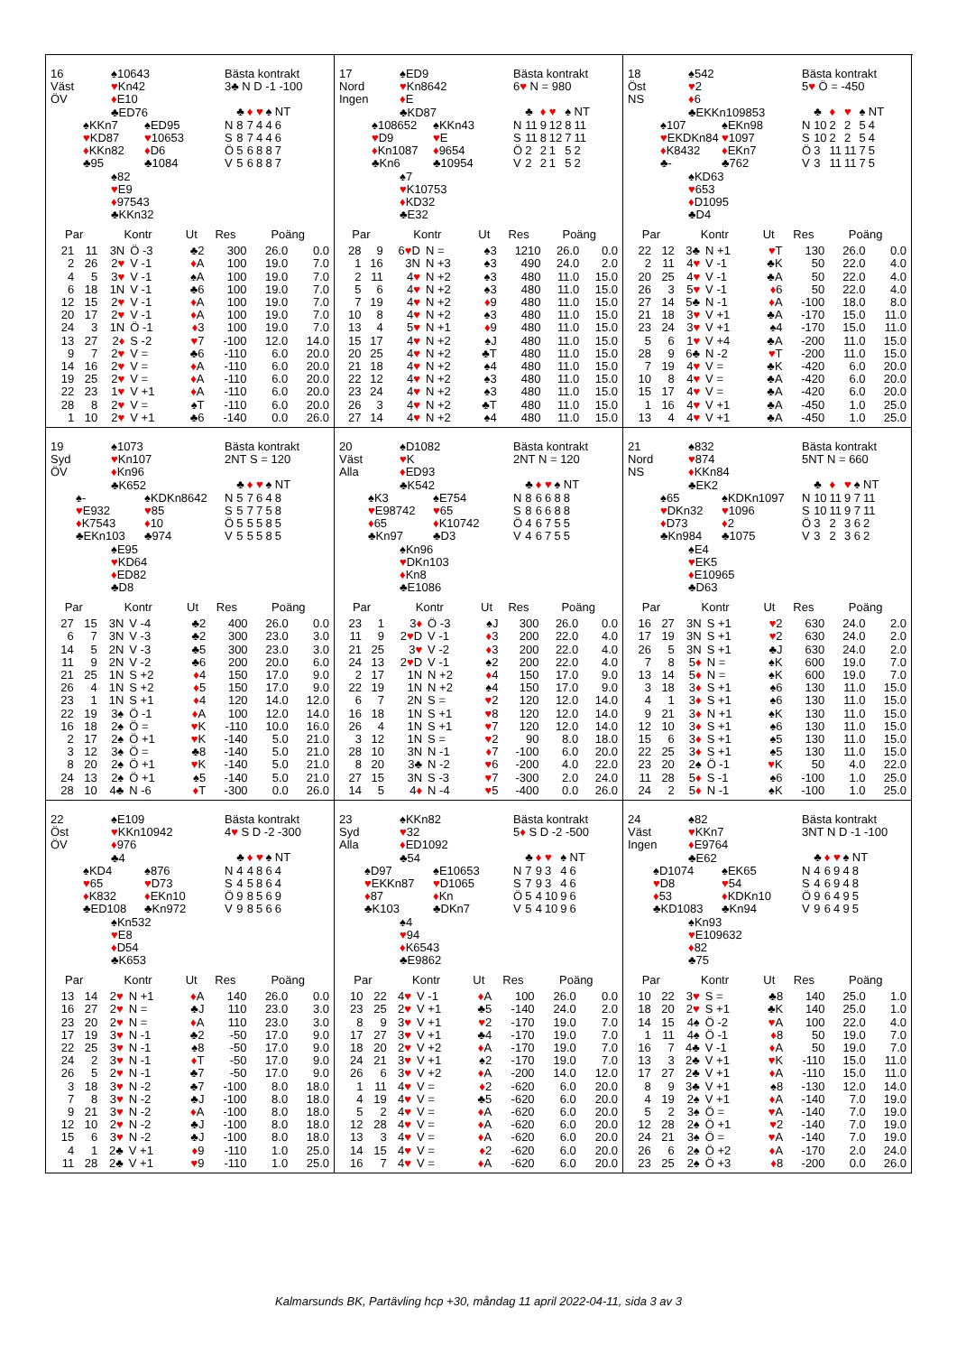16
Väst
ÖV
♠10643
♥Kn42
♦E10
♣ED76
♠KKn7
♥KD87
♦KKn82
♣95
♠ED95
♥10653
♦D6
♣1084
♠82
♥E9
♦97543
♣KKn32
Bästa kontrakt
3♣ N D -1 -100
| | ♣ | ♦ | ♥ | ♠ | NT |
| N | 8 | 7 | 4 | 4 | 6 |
| S | 8 | 7 | 4 | 4 | 6 |
| Ö | 5 | 6 | 8 | 8 | 7 |
| V | 5 | 6 | 8 | 8 | 7 |
| Par | | Kontr | | Ut | Res | Poäng | |
| --- | --- | --- | --- | --- | --- | --- | --- |
| 21 | 11 | 3N | Ö -3 | ♣2 | 300 | 26.0 | 0.0 |
| 2 | 26 | 2 ♥ | V -1 | ♦ A | 100 | 19.0 | 7.0 |
| 4 | 5 | 3 ♥ | V -1 | ♠A | 100 | 19.0 | 7.0 |
| 6 | 18 | 1N | V -1 | ♣6 | 100 | 19.0 | 7.0 |
| 12 | 15 | 2 ♥ | V -1 | ♦ A | 100 | 19.0 | 7.0 |
| 20 | 17 | 2 ♥ | V -1 | ♦ A | 100 | 19.0 | 7.0 |
| 24 | 3 | 1N | Ö -1 | ♦ 3 | 100 | 19.0 | 7.0 |
| 13 | 27 | 2 ♦ | S -2 | ♥ 7 | -100 | 12.0 | 14.0 |
| 9 | 7 | 2 ♥ | V = | ♣6 | -110 | 6.0 | 20.0 |
| 14 | 16 | 2 ♥ | V = | ♦ A | -110 | 6.0 | 20.0 |
| 19 | 25 | 2 ♥ | V = | ♦ A | -110 | 6.0 | 20.0 |
| 22 | 23 | 1 ♥ | V +1 | ♦ A | -110 | 6.0 | 20.0 |
| 28 | 8 | 2 ♥ | V = | ♠T | -110 | 6.0 | 20.0 |
| 1 | 10 | 2 ♥ | V +1 | ♣6 | -140 | 0.0 | 26.0 |
17
Nord
Ingen
♠ED9
♥Kn8642
♦E
♣KD87
♠108652
♥D9
♦Kn1087
♣Kn6
♠KKn43
♥E
♦9654
♣10954
♠7
♥K10753
♦KD32
♣E32
Bästa kontrakt
6♥ N = 980
| | ♣ | ♦ | ♥ | ♠ | NT |
| N | 11 | 9 | 12 | 8 | 11 |
| S | 11 | 8 | 12 | 7 | 11 |
| Ö | 2 | 2 | 1 | 5 | 2 |
| V | 2 | 2 | 1 | 5 | 2 |
| Par | | Kontr | | Ut | Res | Poäng | |
| --- | --- | --- | --- | --- | --- | --- | --- |
| 28 | 9 | 6 ♥ D | N = | ♠3 | 1210 | 26.0 | 0.0 |
| 1 | 16 | 3N | N +3 | ♠3 | 490 | 24.0 | 2.0 |
| 2 | 11 | 4 ♥ | N +2 | ♠3 | 480 | 11.0 | 15.0 |
| 5 | 6 | 4 ♥ | N +2 | ♠3 | 480 | 11.0 | 15.0 |
| 7 | 19 | 4 ♥ | N +2 | ♦ 9 | 480 | 11.0 | 15.0 |
| 10 | 8 | 4 ♥ | N +2 | ♠3 | 480 | 11.0 | 15.0 |
| 13 | 4 | 5 ♥ | N +1 | ♦ 9 | 480 | 11.0 | 15.0 |
| 15 | 17 | 4 ♥ | N +2 | ♠J | 480 | 11.0 | 15.0 |
| 20 | 25 | 4 ♥ | N +2 | ♣T | 480 | 11.0 | 15.0 |
| 21 | 18 | 4 ♥ | N +2 | ♠4 | 480 | 11.0 | 15.0 |
| 22 | 12 | 4 ♥ | N +2 | ♠3 | 480 | 11.0 | 15.0 |
| 23 | 24 | 4 ♥ | N +2 | ♠3 | 480 | 11.0 | 15.0 |
| 26 | 3 | 4 ♥ | N +2 | ♣T | 480 | 11.0 | 15.0 |
| 27 | 14 | 4 ♥ | N +2 | ♠4 | 480 | 11.0 | 15.0 |
18
Öst
NS
♠542
♥2
♦6
♣EKKn109853
♠107
♥EKDKn84
♦K8432
♣-
♠EKn98
♥1097
♦EKn7
♣762
♠KD63
♥653
♦D1095
♣D4
Bästa kontrakt
5♥ Ö = -450
| | ♣ | ♦ | ♥ | ♠ | NT |
| N | 10 | 2 | 2 | 5 | 4 |
| S | 10 | 2 | 2 | 5 | 4 |
| Ö | 3 | 11 | 11 | 7 | 5 |
| V | 3 | 11 | 11 | 7 | 5 |
| Par | | Kontr | | Ut | Res | Poäng | |
| --- | --- | --- | --- | --- | --- | --- | --- |
| 22 | 12 | 3♣ | N +1 | ♥ T | 130 | 26.0 | 0.0 |
| 2 | 11 | 4 ♥ | V -1 | ♣K | 50 | 22.0 | 4.0 |
| 20 | 25 | 4 ♥ | V -1 | ♣A | 50 | 22.0 | 4.0 |
| 26 | 3 | 5 ♥ | V -1 | ♦ 6 | 50 | 22.0 | 4.0 |
| 27 | 14 | 5♣ | N -1 | ♦ A | -100 | 18.0 | 8.0 |
| 21 | 18 | 3 ♥ | V +1 | ♣A | -170 | 15.0 | 11.0 |
| 23 | 24 | 3 ♥ | V +1 | ♠4 | -170 | 15.0 | 11.0 |
| 5 | 6 | 1 ♥ | V +4 | ♣A | -200 | 11.0 | 15.0 |
| 28 | 9 | 6♣ | N -2 | ♥ T | -200 | 11.0 | 15.0 |
| 7 | 19 | 4 ♥ | V = | ♣K | -420 | 6.0 | 20.0 |
| 10 | 8 | 4 ♥ | V = | ♣A | -420 | 6.0 | 20.0 |
| 15 | 17 | 4 ♥ | V = | ♣A | -420 | 6.0 | 20.0 |
| 1 | 16 | 4 ♥ | V +1 | ♣A | -450 | 1.0 | 25.0 |
| 13 | 4 | 4 ♥ | V +1 | ♣A | -450 | 1.0 | 25.0 |
19
Syd
ÖV
♠1073
♥Kn107
♦Kn96
♣K652
♠-
♥E932
♦K7543
♣EKn103
♠KDKn8642
♥85
♦10
♣974
♠E95
♥KD64
♦ED82
♣D8
Bästa kontrakt
2NT S = 120
| | ♣ | ♦ | ♥ | ♠ | NT |
| N | 5 | 7 | 6 | 4 | 8 |
| S | 5 | 7 | 7 | 5 | 8 |
| Ö | 5 | 5 | 5 | 8 | 5 |
| V | 5 | 5 | 5 | 8 | 5 |
| Par | | Kontr | | Ut | Res | Poäng | |
| --- | --- | --- | --- | --- | --- | --- | --- |
| 27 | 15 | 3N | V -4 | ♣2 | 400 | 26.0 | 0.0 |
| 6 | 7 | 3N | V -3 | ♣2 | 300 | 23.0 | 3.0 |
| 14 | 5 | 2N | V -3 | ♣5 | 300 | 23.0 | 3.0 |
| 11 | 9 | 2N | V -2 | ♣6 | 200 | 20.0 | 6.0 |
| 21 | 25 | 1N | S +2 | ♦ 4 | 150 | 17.0 | 9.0 |
| 26 | 4 | 1N | S +2 | ♦ 5 | 150 | 17.0 | 9.0 |
| 23 | 1 | 1N | S +1 | ♦ 4 | 120 | 14.0 | 12.0 |
| 22 | 19 | 3♠ | Ö -1 | ♦ A | 100 | 12.0 | 14.0 |
| 16 | 18 | 2♠ | Ö = | ♥ K | -110 | 10.0 | 16.0 |
| 2 | 17 | 2♠ | Ö +1 | ♥ K | -140 | 5.0 | 21.0 |
| 3 | 12 | 3♠ | Ö = | ♣8 | -140 | 5.0 | 21.0 |
| 8 | 20 | 2♠ | Ö +1 | ♥ K | -140 | 5.0 | 21.0 |
| 24 | 13 | 2♠ | Ö +1 | ♠5 | -140 | 5.0 | 21.0 |
| 28 | 10 | 4♣ | N -6 | ♦ T | -300 | 0.0 | 26.0 |
20
Väst
Alla
♠D1082
♥K
♦ED93
♣K542
♠K3
♥E98742
♦65
♣Kn97
♠E754
♥65
♦K10742
♣D3
♠Kn96
♥DKn103
♦Kn8
♣E1086
Bästa kontrakt
2NT N = 120
| | ♣ | ♦ | ♥ | ♠ | NT |
| N | 8 | 6 | 6 | 8 | 8 |
| S | 8 | 6 | 6 | 8 | 8 |
| Ö | 4 | 6 | 7 | 5 | 5 |
| V | 4 | 6 | 7 | 5 | 5 |
| Par | | Kontr | | Ut | Res | Poäng | |
| --- | --- | --- | --- | --- | --- | --- | --- |
| 23 | 1 | 3 ♦ | Ö -3 | ♠J | 300 | 26.0 | 0.0 |
| 11 | 9 | 2 ♥ D | V -1 | ♦ 3 | 200 | 22.0 | 4.0 |
| 21 | 25 | 3 ♥ | V -2 | ♦ 3 | 200 | 22.0 | 4.0 |
| 24 | 13 | 2 ♥ D | V -1 | ♠2 | 200 | 22.0 | 4.0 |
| 2 | 17 | 1N | N +2 | ♦ 4 | 150 | 17.0 | 9.0 |
| 22 | 19 | 1N | N +2 | ♠4 | 150 | 17.0 | 9.0 |
| 6 | 7 | 2N | S = | ♥ 2 | 120 | 12.0 | 14.0 |
| 16 | 18 | 1N | S +1 | ♥ 8 | 120 | 12.0 | 14.0 |
| 26 | 4 | 1N | S +1 | ♥ 7 | 120 | 12.0 | 14.0 |
| 3 | 12 | 1N | S = | ♥ 2 | 90 | 8.0 | 18.0 |
| 28 | 10 | 3N | N -1 | ♦ 7 | -100 | 6.0 | 20.0 |
| 8 | 20 | 3♣ | N -2 | ♥ 6 | -200 | 4.0 | 22.0 |
| 27 | 15 | 3N | S -3 | ♥ 7 | -300 | 2.0 | 24.0 |
| 14 | 5 | 4 ♦ | N -4 | ♥ 5 | -400 | 0.0 | 26.0 |
21
Nord
NS
♠832
♥874
♦KKn84
♣EK2
♠65
♥DKn32
♦D73
♣Kn984
♠KDKn1097
♥1096
♦2
♣1075
♠E4
♥EK5
♦E10965
♣D63
Bästa kontrakt
5NT N = 660
| | ♣ | ♦ | ♥ | ♠ | NT |
| N | 10 | 11 | 9 | 7 | 11 |
| S | 10 | 11 | 9 | 7 | 11 |
| Ö | 3 | 2 | 3 | 6 | 2 |
| V | 3 | 2 | 3 | 6 | 2 |
| Par | | Kontr | | Ut | Res | Poäng | |
| --- | --- | --- | --- | --- | --- | --- | --- |
| 16 | 27 | 3N | S +1 | ♥ 2 | 630 | 24.0 | 2.0 |
| 17 | 19 | 3N | S +1 | ♥ 2 | 630 | 24.0 | 2.0 |
| 26 | 5 | 3N | S +1 | ♣J | 630 | 24.0 | 2.0 |
| 7 | 8 | 5 ♦ | N = | ♠K | 600 | 19.0 | 7.0 |
| 13 | 14 | 5 ♦ | N = | ♠K | 600 | 19.0 | 7.0 |
| 3 | 18 | 3 ♦ | S +1 | ♠6 | 130 | 11.0 | 15.0 |
| 4 | 1 | 3 ♦ | S +1 | ♠6 | 130 | 11.0 | 15.0 |
| 9 | 21 | 3 ♦ | N +1 | ♠K | 130 | 11.0 | 15.0 |
| 12 | 10 | 3 ♦ | S +1 | ♠6 | 130 | 11.0 | 15.0 |
| 15 | 6 | 3 ♦ | S +1 | ♠5 | 130 | 11.0 | 15.0 |
| 22 | 25 | 3 ♦ | S +1 | ♠5 | 130 | 11.0 | 15.0 |
| 23 | 20 | 2♠ | Ö -1 | ♥ K | 50 | 4.0 | 22.0 |
| 11 | 28 | 5 ♦ | S -1 | ♠6 | -100 | 1.0 | 25.0 |
| 24 | 2 | 5 ♦ | N -1 | ♠K | -100 | 1.0 | 25.0 |
22
Öst
ÖV
♠E109
♥KKn10942
♦976
♣4
♠KD4
♥65
♦K832
♣ED108
♠876
♥D73
♦EKn10
♣Kn972
♠Kn532
♥E8
♦D54
♣K653
Bästa kontrakt
4♥ S D -2 -300
| | ♣ | ♦ | ♥ | ♠ | NT |
| N | 4 | 4 | 8 | 6 | 4 |
| S | 4 | 5 | 8 | 6 | 4 |
| Ö | 9 | 8 | 5 | 6 | 9 |
| V | 9 | 8 | 5 | 6 | 6 |
| Par | | Kontr | | Ut | Res | Poäng | |
| --- | --- | --- | --- | --- | --- | --- | --- |
| 13 | 14 | 2 ♥ | N +1 | ♦ A | 140 | 26.0 | 0.0 |
| 16 | 27 | 2 ♥ | N = | ♣J | 110 | 23.0 | 3.0 |
| 23 | 20 | 2 ♥ | N = | ♦ A | 110 | 23.0 | 3.0 |
| 17 | 19 | 3 ♥ | N -1 | ♣2 | -50 | 17.0 | 9.0 |
| 22 | 25 | 3 ♥ | N -1 | ♠8 | -50 | 17.0 | 9.0 |
| 24 | 2 | 3 ♥ | N -1 | ♦ T | -50 | 17.0 | 9.0 |
| 26 | 5 | 2 ♥ | N -1 | ♣7 | -50 | 17.0 | 9.0 |
| 3 | 18 | 3 ♥ | N -2 | ♣7 | -100 | 8.0 | 18.0 |
| 7 | 8 | 3 ♥ | N -2 | ♣J | -100 | 8.0 | 18.0 |
| 9 | 21 | 3 ♥ | N -2 | ♦ A | -100 | 8.0 | 18.0 |
| 12 | 10 | 2 ♥ | N -2 | ♣J | -100 | 8.0 | 18.0 |
| 15 | 6 | 3 ♥ | N -2 | ♣J | -100 | 8.0 | 18.0 |
| 4 | 1 | 2♣ | V +1 | ♦ 9 | -110 | 1.0 | 25.0 |
| 11 | 28 | 2♣ | V +1 | ♥ 9 | -110 | 1.0 | 25.0 |
23
Syd
Alla
♠KKn82
♥32
♦ED1092
♣54
♠D97
♥EKKn87
♦87
♣K103
♠E10653
♥D1065
♦Kn
♣DKn7
♠4
♥94
♦K6543
♣E9862
Bästa kontrakt
5♦ S D -2 -500
| | ♣ | ♦ | ♥ | ♠ | NT |
| N | 7 | 9 | 3 | 4 | 6 |
| S | 7 | 9 | 3 | 4 | 6 |
| Ö | 5 | 4 | 10 | 9 | 6 |
| V | 5 | 4 | 10 | 9 | 6 |
| Par | | Kontr | | Ut | Res | Poäng | |
| --- | --- | --- | --- | --- | --- | --- | --- |
| 10 | 22 | 4 ♥ | V -1 | ♦ A | 100 | 26.0 | 0.0 |
| 23 | 25 | 2 ♥ | V +1 | ♣5 | -140 | 24.0 | 2.0 |
| 8 | 9 | 3 ♥ | V +1 | ♥ 2 | -170 | 19.0 | 7.0 |
| 17 | 27 | 3 ♥ | V +1 | ♣4 | -170 | 19.0 | 7.0 |
| 18 | 20 | 2 ♥ | V +2 | ♦ A | -170 | 19.0 | 7.0 |
| 24 | 21 | 3 ♥ | V +1 | ♠2 | -170 | 19.0 | 7.0 |
| 26 | 6 | 3 ♥ | V +2 | ♦ A | -200 | 14.0 | 12.0 |
| 1 | 11 | 4 ♥ | V = | ♦ 2 | -620 | 6.0 | 20.0 |
| 4 | 19 | 4 ♥ | V = | ♣5 | -620 | 6.0 | 20.0 |
| 5 | 2 | 4 ♥ | V = | ♦ A | -620 | 6.0 | 20.0 |
| 12 | 28 | 4 ♥ | V = | ♦ A | -620 | 6.0 | 20.0 |
| 13 | 3 | 4 ♥ | V = | ♦ A | -620 | 6.0 | 20.0 |
| 14 | 15 | 4 ♥ | V = | ♦ 2 | -620 | 6.0 | 20.0 |
| 16 | 7 | 4 ♥ | V = | ♦ A | -620 | 6.0 | 20.0 |
24
Väst
Ingen
♠82
♥KKn7
♦E9764
♣E62
♠D1074
♥D8
♦53
♣KD1083
♠EK65
♥54
♦KDKn10
♣Kn94
♠Kn93
♥E109632
♦82
♣75
Bästa kontrakt
3NT N D -1 -100
| | ♣ | ♦ | ♥ | ♠ | NT |
| N | 4 | 6 | 9 | 4 | 8 |
| S | 4 | 6 | 9 | 4 | 8 |
| Ö | 9 | 6 | 4 | 9 | 5 |
| V | 9 | 6 | 4 | 9 | 5 |
| Par | | Kontr | | Ut | Res | Poäng | |
| --- | --- | --- | --- | --- | --- | --- | --- |
| 10 | 22 | 3 ♥ | S = | ♣8 | 140 | 25.0 | 1.0 |
| 18 | 20 | 2 ♥ | S +1 | ♣K | 140 | 25.0 | 1.0 |
| 14 | 15 | 4♠ | Ö -2 | ♥ A | 100 | 22.0 | 4.0 |
| 1 | 11 | 4♠ | Ö -1 | ♦ 8 | 50 | 19.0 | 7.0 |
| 16 | 7 | 4♣ | V -1 | ♦ A | 50 | 19.0 | 7.0 |
| 13 | 3 | 2♣ | V +1 | ♥ K | -110 | 15.0 | 11.0 |
| 17 | 27 | 2♣ | V +1 | ♦ A | -110 | 15.0 | 11.0 |
| 8 | 9 | 3♣ | V +1 | ♠8 | -130 | 12.0 | 14.0 |
| 4 | 19 | 2♠ | V +1 | ♦ A | -140 | 7.0 | 19.0 |
| 5 | 2 | 3♠ | Ö = | ♥ A | -140 | 7.0 | 19.0 |
| 12 | 28 | 2♠ | Ö +1 | ♥ 2 | -140 | 7.0 | 19.0 |
| 24 | 21 | 3♠ | Ö = | ♥ A | -140 | 7.0 | 19.0 |
| 26 | 6 | 2♠ | Ö +2 | ♦ A | -170 | 2.0 | 24.0 |
| 23 | 25 | 2♠ | Ö +3 | ♦ 8 | -200 | 0.0 | 26.0 |
Kalmarsunds BK, Partävling hcp +30, måndag 11 april 2022-04-11, sida 3 av 3